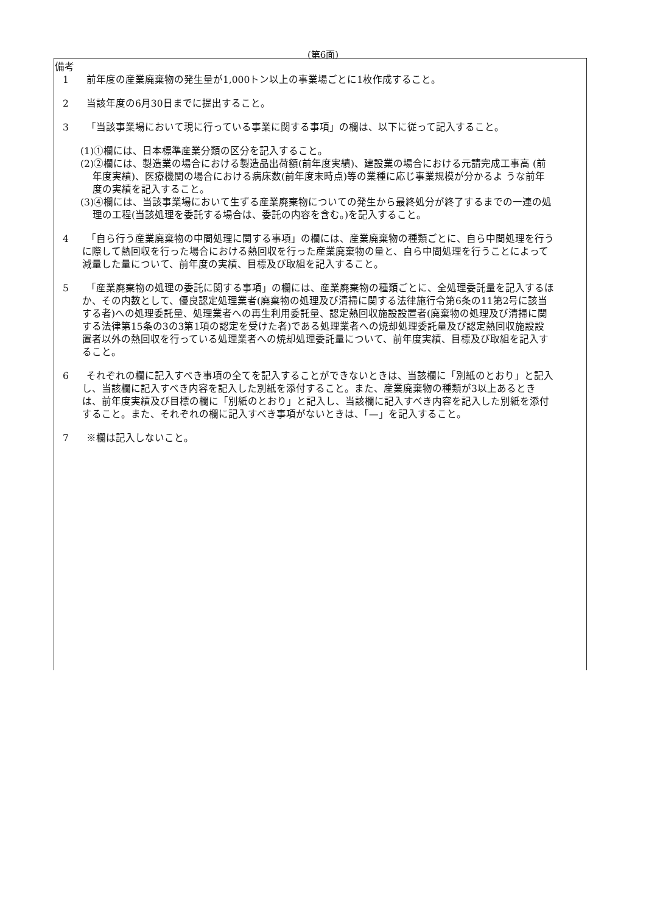(第6面)
備考
1 前年度の産業廃棄物の発生量が1,000トン以上の事業場ごとに1枚作成すること。
2 当該年度の6月30日までに提出すること。
3 「当該事業場において現に行っている事業に関する事項」の欄は、以下に従って記入すること。
(1)①欄には、日本標準産業分類の区分を記入すること。
(2)②欄には、製造業の場合における製造品出荷額(前年度実績)、建設業の場合における元請完成工事高 (前年度実績)、医療機関の場合における病床数(前年度末時点)等の業種に応じ事業規模が分かるよ うな前年度の実績を記入すること。
(3)④欄には、当該事業場において生ずる産業廃棄物についての発生から最終処分が終了するまでの一連の処理の工程(当該処理を委託する場合は、委託の内容を含む。)を記入すること。
4 「自ら行う産業廃棄物の中間処理に関する事項」の欄には、産業廃棄物の種類ごとに、自ら中間処理を行うに際して熱回収を行った場合における熱回収を行った産業廃棄物の量と、自ら中間処理を行うことによって減量した量について、前年度の実績、目標及び取組を記入すること。
5 「産業廃棄物の処理の委託に関する事項」の欄には、産業廃棄物の種類ごとに、全処理委託量を記入するほか、その内数として、優良認定処理業者(廃棄物の処理及び清掃に関する法律施行令第6条の11第2号に該当する者)への処理委託量、処理業者への再生利用委託量、認定熱回収施設設置者(廃棄物の処理及び清掃に関する法律第15条の3の3第1項の認定を受けた者)である処理業者への焼却処理委託量及び認定熱回収施設設置者以外の熱回収を行っている処理業者への焼却処理委託量について、前年度実績、目標及び取組を記入すること。
6 それぞれの欄に記入すべき事項の全てを記入することができないときは、当該欄に「別紙のとおり」と記入し、当該欄に記入すべき内容を記入した別紙を添付すること。また、産業廃棄物の種類が3以上あるときは、前年度実績及び目標の欄に「別紙のとおり」と記入し、当該欄に記入すべき内容を記入した別紙を添付すること。また、それぞれの欄に記入すべき事項がないときは、「—」を記入すること。
7 ※欄は記入しないこと。